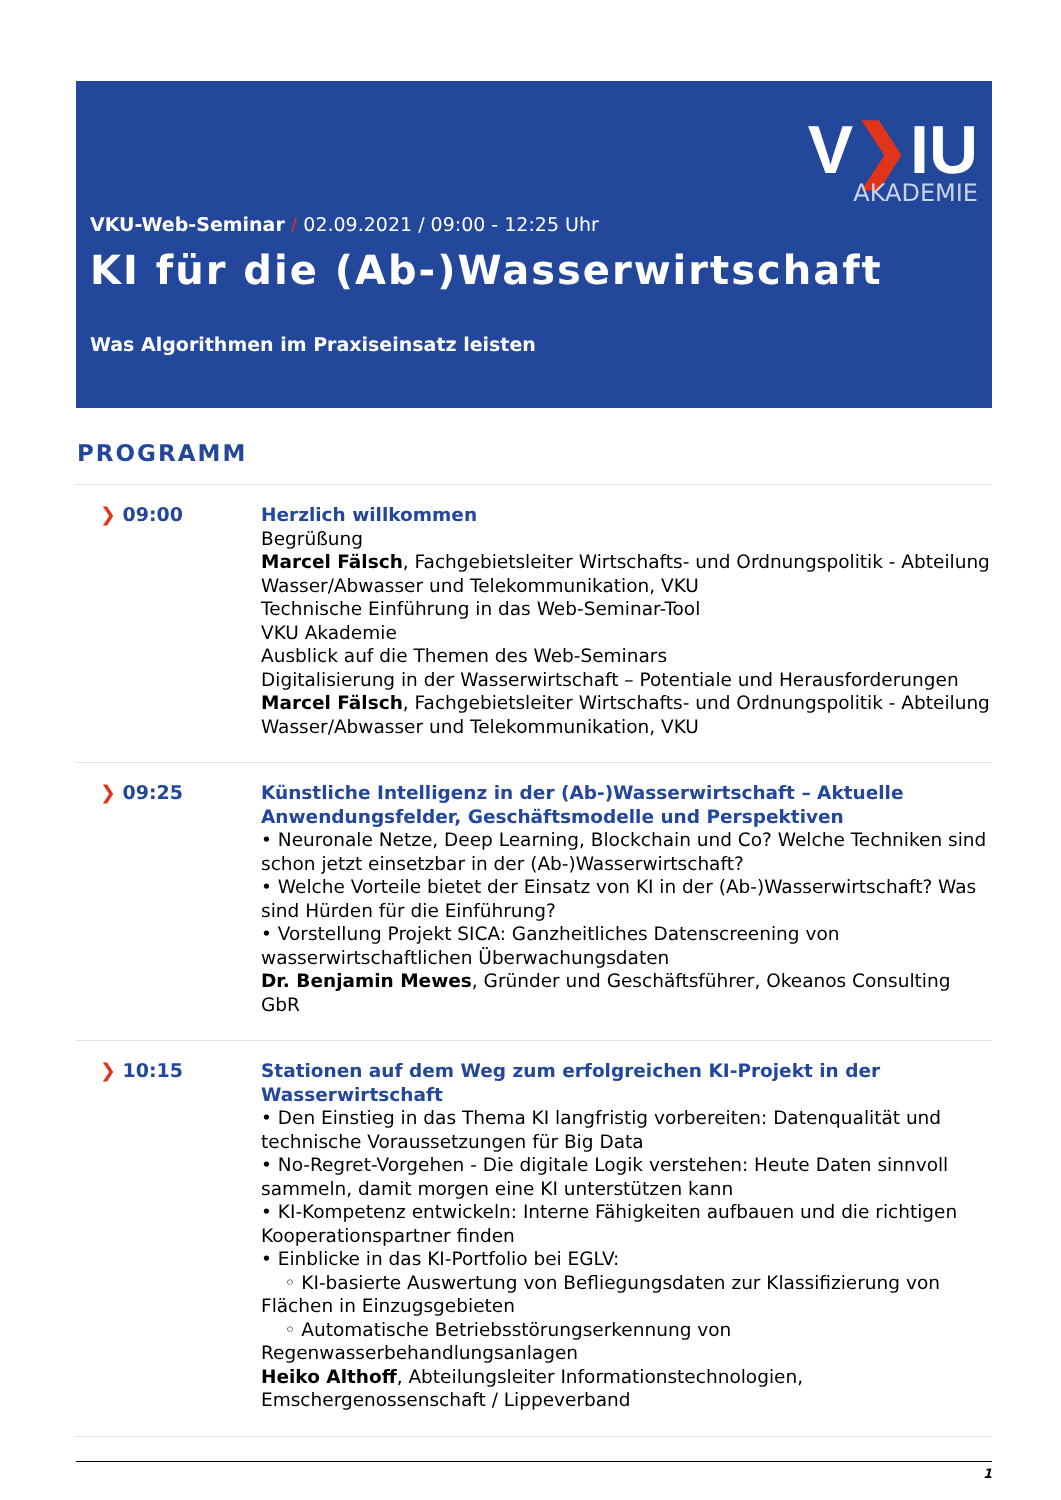V❯IU
AKADEMIE
VKU-Web-Seminar / 02.09.2021 / 09:00 - 12:25 Uhr
KI für die (Ab-)Wasserwirtschaft
Was Algorithmen im Praxiseinsatz leisten
PROGRAMM
❯ 09:00
Herzlich willkommen
Begrüßung
Marcel Fälsch, Fachgebietsleiter Wirtschafts- und Ordnungspolitik - Abteilung Wasser/Abwasser und Telekommunikation, VKU
Technische Einführung in das Web-Seminar-Tool
VKU Akademie
Ausblick auf die Themen des Web-Seminars
Digitalisierung in der Wasserwirtschaft – Potentiale und Herausforderungen
Marcel Fälsch, Fachgebietsleiter Wirtschafts- und Ordnungspolitik - Abteilung Wasser/Abwasser und Telekommunikation, VKU
❯ 09:25
Künstliche Intelligenz in der (Ab-)Wasserwirtschaft – Aktuelle Anwendungsfelder, Geschäftsmodelle und Perspektiven
• Neuronale Netze, Deep Learning, Blockchain und Co? Welche Techniken sind schon jetzt einsetzbar in der (Ab-)Wasserwirtschaft?
• Welche Vorteile bietet der Einsatz von KI in der (Ab-)Wasserwirtschaft? Was sind Hürden für die Einführung?
• Vorstellung Projekt SICA: Ganzheitliches Datenscreening von wasserwirtschaftlichen Überwachungsdaten
Dr. Benjamin Mewes, Gründer und Geschäftsführer, Okeanos Consulting GbR
❯ 10:15
Stationen auf dem Weg zum erfolgreichen KI-Projekt in der Wasserwirtschaft
• Den Einstieg in das Thema KI langfristig vorbereiten: Datenqualität und technische Voraussetzungen für Big Data
• No-Regret-Vorgehen - Die digitale Logik verstehen: Heute Daten sinnvoll sammeln, damit morgen eine KI unterstützen kann
• KI-Kompetenz entwickeln: Interne Fähigkeiten aufbauen und die richtigen Kooperationspartner finden
• Einblicke in das KI-Portfolio bei EGLV:
◦ KI-basierte Auswertung von Befliegungsdaten zur Klassifizierung von Flächen in Einzugsgebieten
◦ Automatische Betriebsstörungserkennung von Regenwasserbehandlungsanlagen
Heiko Althoff, Abteilungsleiter Informationstechnologien, Emschergenossenschaft / Lippeverband
1